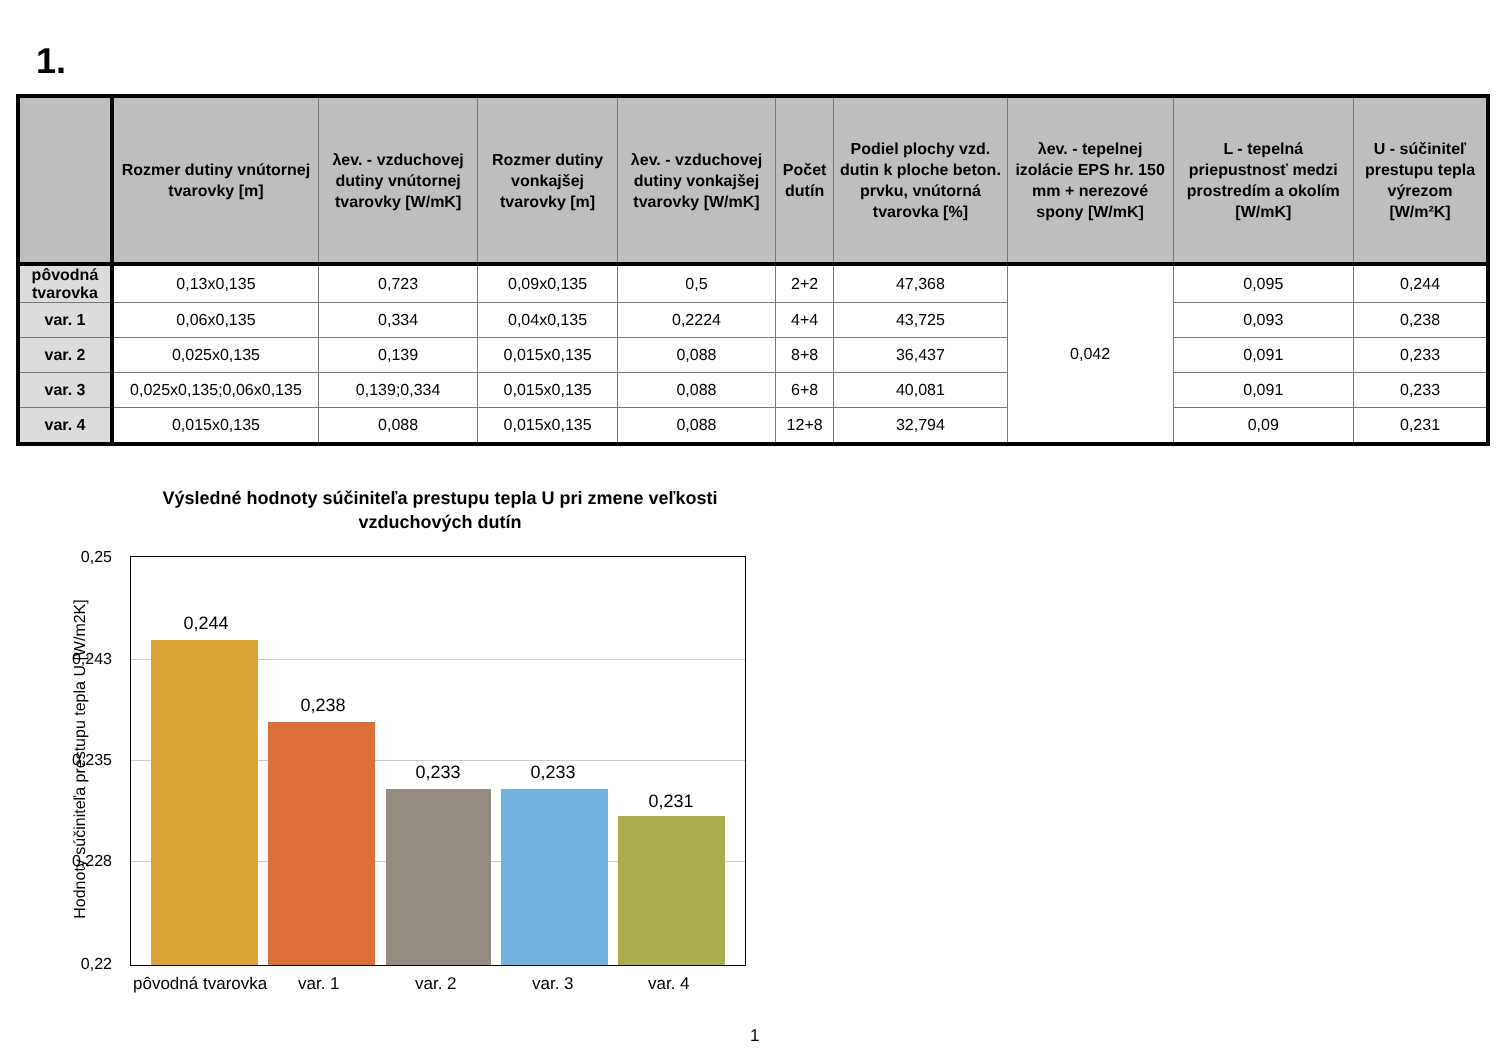1.
| | Rozmer dutiny vnútornej tvarovky [m] | λev. - vzduchovej dutiny vnútornej tvarovky [W/mK] | Rozmer dutiny vonkajšej tvarovky [m] | λev. - vzduchovej dutiny vonkajšej tvarovky [W/mK] | Počet dutín | Podiel plochy vzd. dutin k ploche beton. prvku, vnútorná tvarovka [%] | λev. - tepelnej izolácie EPS hr. 150 mm + nerezové spony [W/mK] | L - tepelná priepustnosť medzi prostredím a okolím [W/mK] | U - súčiniteľ prestupu tepla výrezom [W/m²K] |
| --- | --- | --- | --- | --- | --- | --- | --- | --- | --- |
| pôvodná tvarovka | 0,13x0,135 | 0,723 | 0,09x0,135 | 0,5 | 2+2 | 47,368 | 0,042 | 0,095 | 0,244 |
| var. 1 | 0,06x0,135 | 0,334 | 0,04x0,135 | 0,2224 | 4+4 | 43,725 | | 0,093 | 0,238 |
| var. 2 | 0,025x0,135 | 0,139 | 0,015x0,135 | 0,088 | 8+8 | 36,437 | | 0,091 | 0,233 |
| var. 3 | 0,025x0,135;0,06x0,135 | 0,139;0,334 | 0,015x0,135 | 0,088 | 6+8 | 40,081 | | 0,091 | 0,233 |
| var. 4 | 0,015x0,135 | 0,088 | 0,015x0,135 | 0,088 | 12+8 | 32,794 | | 0,09 | 0,231 |
Výsledné hodnoty súčiniteľa prestupu tepla U pri zmene veľkosti vzduchových dutín
Hodnoty súčiniteľa prestupu tepla U [W/m2K]
0,25
0,243
0,235
0,228
0,22
0,244
0,238
0,233 0,233
0,231
pôvodná tvarovka var. 1 var. 2 var. 3 var. 4
1